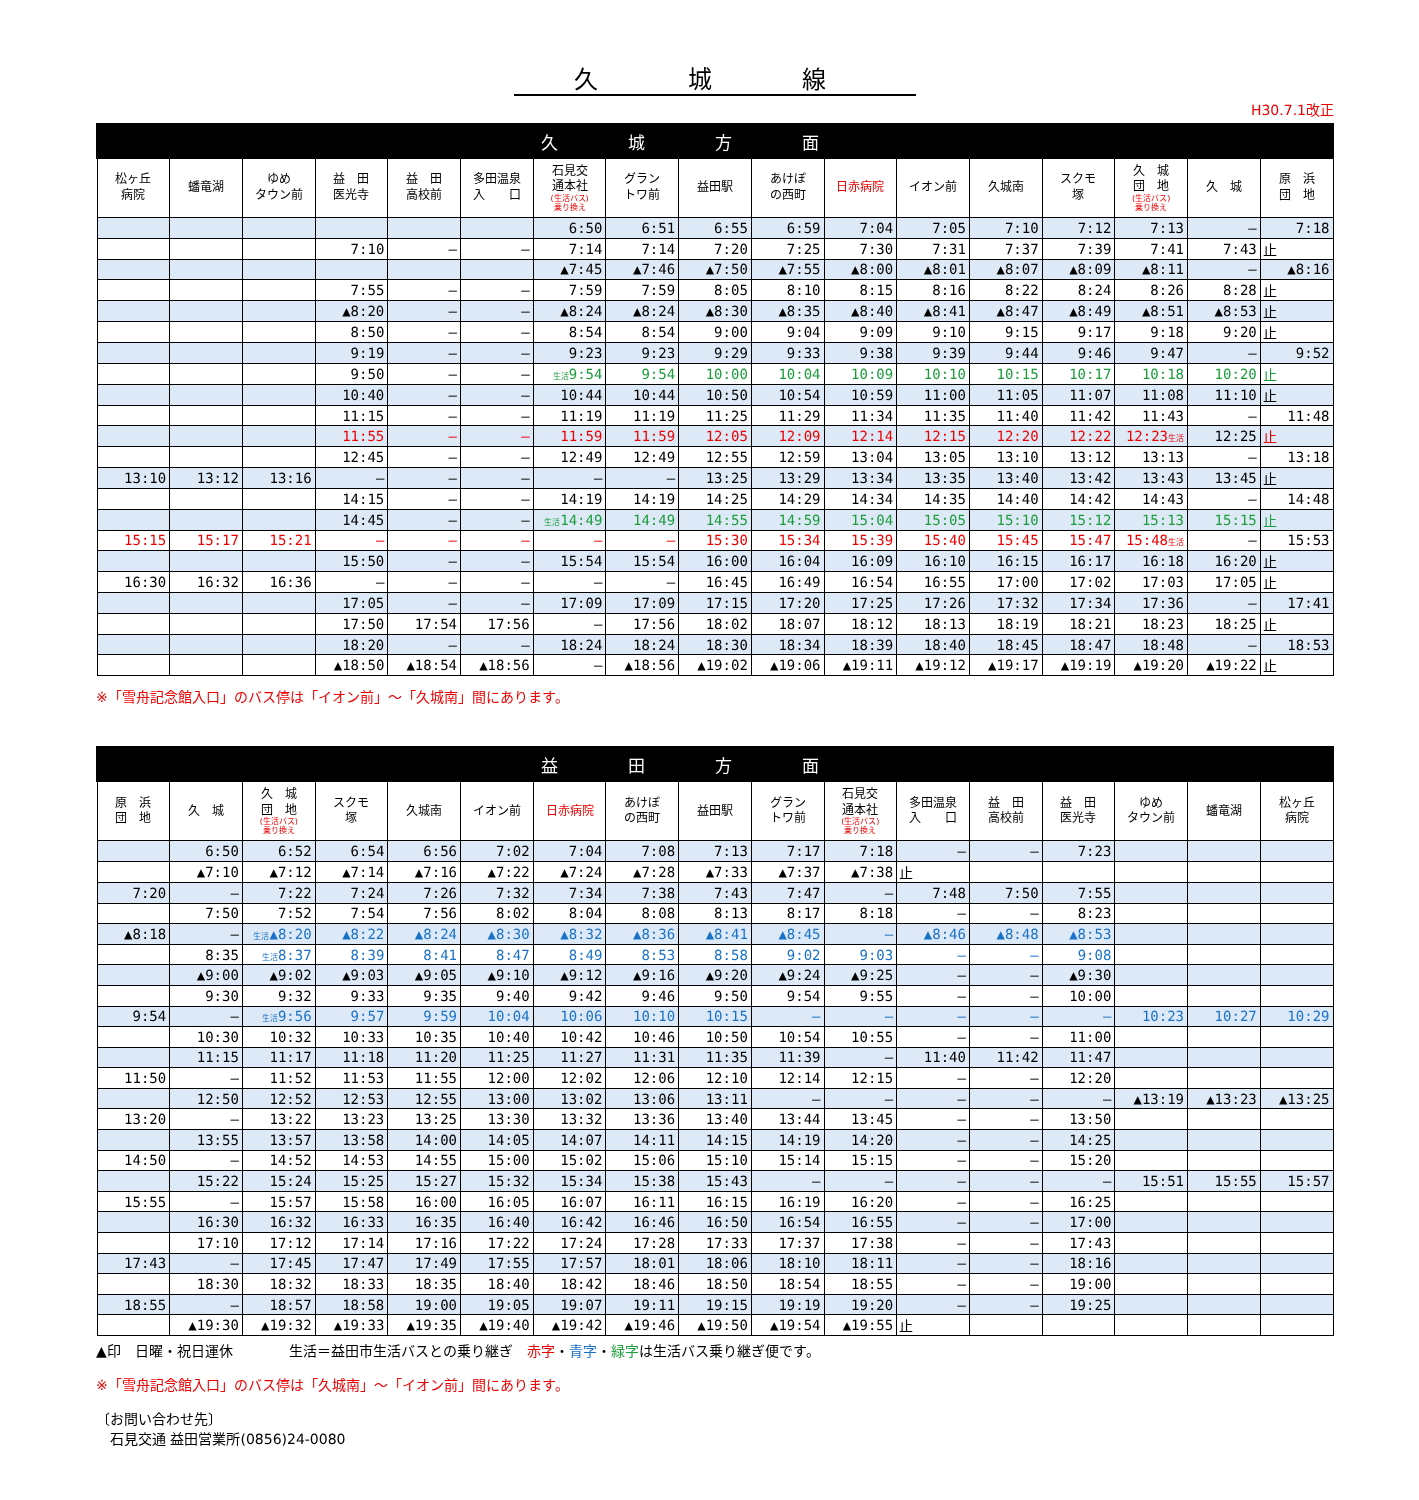久城線
H30.7.1改正
| 久城方面 | | | | | | | | | | | | | | | | |
| --- | --- | --- | --- | --- | --- | --- | --- | --- | --- | --- | --- | --- | --- | --- | --- | --- |
| 松ヶ丘 病院 | 蟠竜湖 | ゆめ タウン前 | 益 田 医光寺 | 益 田 高校前 | 多田温泉 入 口 | 石見交 通本社 (生活バス) 乗り換え | グラン トワ前 | 益田駅 | あけぼ の西町 | 日赤病院 | イオン前 | 久城南 | スクモ 塚 | 久 城 団 地 (生活バス) 乗り換え | 久 城 | 原 浜 団 地 |
| | | | | | | 6:50 | 6:51 | 6:55 | 6:59 | 7:04 | 7:05 | 7:10 | 7:12 | 7:13 | — | 7:18 |
| | | | 7:10 | — | — | 7:14 | 7:14 | 7:20 | 7:25 | 7:30 | 7:31 | 7:37 | 7:39 | 7:41 | 7:43 | 止 |
| | | | | | | ▲7:45 | ▲7:46 | ▲7:50 | ▲7:55 | ▲8:00 | ▲8:01 | ▲8:07 | ▲8:09 | ▲8:11 | — | ▲8:16 |
| | | | 7:55 | — | — | 7:59 | 7:59 | 8:05 | 8:10 | 8:15 | 8:16 | 8:22 | 8:24 | 8:26 | 8:28 | 止 |
| | | | ▲8:20 | — | — | ▲8:24 | ▲8:24 | ▲8:30 | ▲8:35 | ▲8:40 | ▲8:41 | ▲8:47 | ▲8:49 | ▲8:51 | ▲8:53 | 止 |
| | | | 8:50 | — | — | 8:54 | 8:54 | 9:00 | 9:04 | 9:09 | 9:10 | 9:15 | 9:17 | 9:18 | 9:20 | 止 |
| | | | 9:19 | — | — | 9:23 | 9:23 | 9:29 | 9:33 | 9:38 | 9:39 | 9:44 | 9:46 | 9:47 | — | 9:52 |
| | | | 9:50 | — | — | 生活 9:54 | 9:54 | 10:00 | 10:04 | 10:09 | 10:10 | 10:15 | 10:17 | 10:18 | 10:20 | 止 |
| | | | 10:40 | — | — | 10:44 | 10:44 | 10:50 | 10:54 | 10:59 | 11:00 | 11:05 | 11:07 | 11:08 | 11:10 | 止 |
| | | | 11:15 | — | — | 11:19 | 11:19 | 11:25 | 11:29 | 11:34 | 11:35 | 11:40 | 11:42 | 11:43 | — | 11:48 |
| | | | 11:55 | — | — | 11:59 | 11:59 | 12:05 | 12:09 | 12:14 | 12:15 | 12:20 | 12:22 | 12:23 生活 | 12:25 | 止 |
| | | | 12:45 | — | — | 12:49 | 12:49 | 12:55 | 12:59 | 13:04 | 13:05 | 13:10 | 13:12 | 13:13 | — | 13:18 |
| 13:10 | 13:12 | 13:16 | — | — | — | — | — | 13:25 | 13:29 | 13:34 | 13:35 | 13:40 | 13:42 | 13:43 | 13:45 | 止 |
| | | | 14:15 | — | — | 14:19 | 14:19 | 14:25 | 14:29 | 14:34 | 14:35 | 14:40 | 14:42 | 14:43 | — | 14:48 |
| | | | 14:45 | — | — | 生活 14:49 | 14:49 | 14:55 | 14:59 | 15:04 | 15:05 | 15:10 | 15:12 | 15:13 | 15:15 | 止 |
| 15:15 | 15:17 | 15:21 | — | — | — | — | — | 15:30 | 15:34 | 15:39 | 15:40 | 15:45 | 15:47 | 15:48 生活 | — | 15:53 |
| | | | 15:50 | — | — | 15:54 | 15:54 | 16:00 | 16:04 | 16:09 | 16:10 | 16:15 | 16:17 | 16:18 | 16:20 | 止 |
| 16:30 | 16:32 | 16:36 | — | — | — | — | — | 16:45 | 16:49 | 16:54 | 16:55 | 17:00 | 17:02 | 17:03 | 17:05 | 止 |
| | | | 17:05 | — | — | 17:09 | 17:09 | 17:15 | 17:20 | 17:25 | 17:26 | 17:32 | 17:34 | 17:36 | — | 17:41 |
| | | | 17:50 | 17:54 | 17:56 | — | 17:56 | 18:02 | 18:07 | 18:12 | 18:13 | 18:19 | 18:21 | 18:23 | 18:25 | 止 |
| | | | 18:20 | — | — | 18:24 | 18:24 | 18:30 | 18:34 | 18:39 | 18:40 | 18:45 | 18:47 | 18:48 | — | 18:53 |
| | | | ▲18:50 | ▲18:54 | ▲18:56 | — | ▲18:56 | ▲19:02 | ▲19:06 | ▲19:11 | ▲19:12 | ▲19:17 | ▲19:19 | ▲19:20 | ▲19:22 | 止 |
※「雪舟記念館入口」のバス停は「イオン前」～「久城南」間にあります。
| 益田方面 | | | | | | | | | | | | | | | | |
| --- | --- | --- | --- | --- | --- | --- | --- | --- | --- | --- | --- | --- | --- | --- | --- | --- |
| 原 浜 団 地 | 久 城 | 久 城 団 地 (生活バス) 乗り換え | スクモ 塚 | 久城南 | イオン前 | 日赤病院 | あけぼ の西町 | 益田駅 | グラン トワ前 | 石見交 通本社 (生活バス) 乗り換え | 多田温泉 入 口 | 益 田 高校前 | 益 田 医光寺 | ゆめ タウン前 | 蟠竜湖 | 松ヶ丘 病院 |
| | 6:50 | 6:52 | 6:54 | 6:56 | 7:02 | 7:04 | 7:08 | 7:13 | 7:17 | 7:18 | — | — | 7:23 | | | |
| | ▲7:10 | ▲7:12 | ▲7:14 | ▲7:16 | ▲7:22 | ▲7:24 | ▲7:28 | ▲7:33 | ▲7:37 | ▲7:38 | 止 | | | | | |
| 7:20 | — | 7:22 | 7:24 | 7:26 | 7:32 | 7:34 | 7:38 | 7:43 | 7:47 | — | 7:48 | 7:50 | 7:55 | | | |
| | 7:50 | 7:52 | 7:54 | 7:56 | 8:02 | 8:04 | 8:08 | 8:13 | 8:17 | 8:18 | — | — | 8:23 | | | |
| ▲8:18 | — | 生活 ▲8:20 | ▲8:22 | ▲8:24 | ▲8:30 | ▲8:32 | ▲8:36 | ▲8:41 | ▲8:45 | — | ▲8:46 | ▲8:48 | ▲8:53 | | | |
| | 8:35 | 生活 8:37 | 8:39 | 8:41 | 8:47 | 8:49 | 8:53 | 8:58 | 9:02 | 9:03 | — | — | 9:08 | | | |
| | ▲9:00 | ▲9:02 | ▲9:03 | ▲9:05 | ▲9:10 | ▲9:12 | ▲9:16 | ▲9:20 | ▲9:24 | ▲9:25 | — | — | ▲9:30 | | | |
| | 9:30 | 9:32 | 9:33 | 9:35 | 9:40 | 9:42 | 9:46 | 9:50 | 9:54 | 9:55 | — | — | 10:00 | | | |
| 9:54 | — | 生活 9:56 | 9:57 | 9:59 | 10:04 | 10:06 | 10:10 | 10:15 | — | — | — | — | — | 10:23 | 10:27 | 10:29 |
| | 10:30 | 10:32 | 10:33 | 10:35 | 10:40 | 10:42 | 10:46 | 10:50 | 10:54 | 10:55 | — | — | 11:00 | | | |
| | 11:15 | 11:17 | 11:18 | 11:20 | 11:25 | 11:27 | 11:31 | 11:35 | 11:39 | — | 11:40 | 11:42 | 11:47 | | | |
| 11:50 | — | 11:52 | 11:53 | 11:55 | 12:00 | 12:02 | 12:06 | 12:10 | 12:14 | 12:15 | — | — | 12:20 | | | |
| | 12:50 | 12:52 | 12:53 | 12:55 | 13:00 | 13:02 | 13:06 | 13:11 | — | — | — | — | — | ▲13:19 | ▲13:23 | ▲13:25 |
| 13:20 | — | 13:22 | 13:23 | 13:25 | 13:30 | 13:32 | 13:36 | 13:40 | 13:44 | 13:45 | — | — | 13:50 | | | |
| | 13:55 | 13:57 | 13:58 | 14:00 | 14:05 | 14:07 | 14:11 | 14:15 | 14:19 | 14:20 | — | — | 14:25 | | | |
| 14:50 | — | 14:52 | 14:53 | 14:55 | 15:00 | 15:02 | 15:06 | 15:10 | 15:14 | 15:15 | — | — | 15:20 | | | |
| | 15:22 | 15:24 | 15:25 | 15:27 | 15:32 | 15:34 | 15:38 | 15:43 | — | — | — | — | — | 15:51 | 15:55 | 15:57 |
| 15:55 | — | 15:57 | 15:58 | 16:00 | 16:05 | 16:07 | 16:11 | 16:15 | 16:19 | 16:20 | — | — | 16:25 | | | |
| | 16:30 | 16:32 | 16:33 | 16:35 | 16:40 | 16:42 | 16:46 | 16:50 | 16:54 | 16:55 | — | — | 17:00 | | | |
| | 17:10 | 17:12 | 17:14 | 17:16 | 17:22 | 17:24 | 17:28 | 17:33 | 17:37 | 17:38 | — | — | 17:43 | | | |
| 17:43 | — | 17:45 | 17:47 | 17:49 | 17:55 | 17:57 | 18:01 | 18:06 | 18:10 | 18:11 | — | — | 18:16 | | | |
| | 18:30 | 18:32 | 18:33 | 18:35 | 18:40 | 18:42 | 18:46 | 18:50 | 18:54 | 18:55 | — | — | 19:00 | | | |
| 18:55 | — | 18:57 | 18:58 | 19:00 | 19:05 | 19:07 | 19:11 | 19:15 | 19:19 | 19:20 | — | — | 19:25 | | | |
| | ▲19:30 | ▲19:32 | ▲19:33 | ▲19:35 | ▲19:40 | ▲19:42 | ▲19:46 | ▲19:50 | ▲19:54 | ▲19:55 | 止 | | | | | |
▲印　日曜・祝日運休　　　　生活＝益田市生活バスとの乗り継ぎ　赤字・青字・緑字は生活バス乗り継ぎ便です。
※「雪舟記念館入口」のバス停は「久城南」～「イオン前」間にあります。
〔お問い合わせ先〕
　石見交通 益田営業所(0856)24-0080